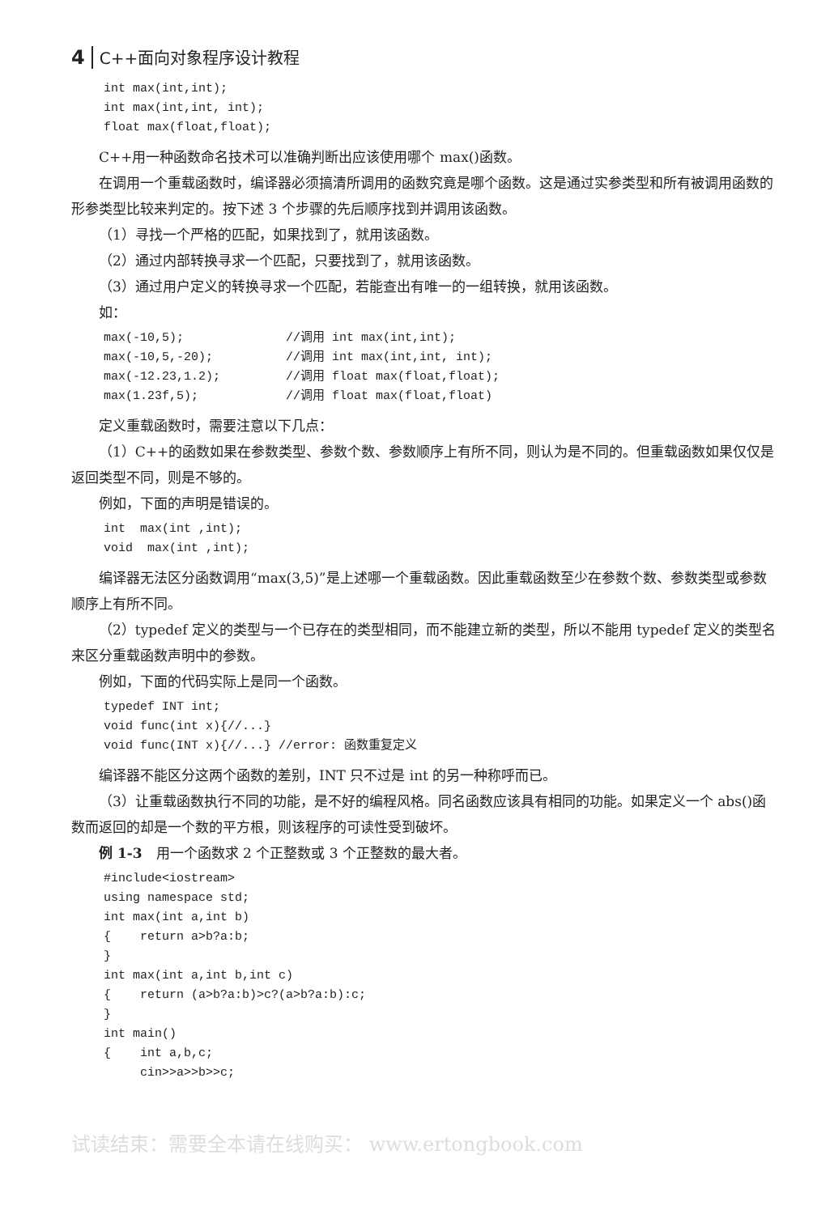4 C++面向对象程序设计教程
int max(int,int);
int max(int,int, int);
float max(float,float);
C++用一种函数命名技术可以准确判断出应该使用哪个 max()函数。
在调用一个重载函数时，编译器必须搞清所调用的函数究竟是哪个函数。这是通过实参类型和所有被调用函数的形参类型比较来判定的。按下述 3 个步骤的先后顺序找到并调用该函数。
（1）寻找一个严格的匹配，如果找到了，就用该函数。
（2）通过内部转换寻求一个匹配，只要找到了，就用该函数。
（3）通过用户定义的转换寻求一个匹配，若能查出有唯一的一组转换，就用该函数。
如：
max(-10,5);              //调用 int max(int,int);
max(-10,5,-20);          //调用 int max(int,int, int);
max(-12.23,1.2);         //调用 float max(float,float);
max(1.23f,5);            //调用 float max(float,float)
定义重载函数时，需要注意以下几点：
（1）C++的函数如果在参数类型、参数个数、参数顺序上有所不同，则认为是不同的。但重载函数如果仅仅是返回类型不同，则是不够的。
例如，下面的声明是错误的。
int  max(int ,int);
void  max(int ,int);
编译器无法区分函数调用“max(3,5)”是上述哪一个重载函数。因此重载函数至少在参数个数、参数类型或参数顺序上有所不同。
（2）typedef 定义的类型与一个已存在的类型相同，而不能建立新的类型，所以不能用 typedef 定义的类型名来区分重载函数声明中的参数。
例如，下面的代码实际上是同一个函数。
typedef INT int;
void func(int x){//...}
void func(INT x){//...} //error: 函数重复定义
编译器不能区分这两个函数的差别，INT 只不过是 int 的另一种称呼而已。
（3）让重载函数执行不同的功能，是不好的编程风格。同名函数应该具有相同的功能。如果定义一个 abs()函数而返回的却是一个数的平方根，则该程序的可读性受到破坏。
例 1-3　用一个函数求 2 个正整数或 3 个正整数的最大者。
#include<iostream>
using namespace std;
int max(int a,int b)
{    return a>b?a:b;
}
int max(int a,int b,int c)
{    return (a>b?a:b)>c?(a>b?a:b):c;
}
int main()
{    int a,b,c;
     cin>>a>>b>>c;
试读结束：需要全本请在线购买： www.ertongbook.com